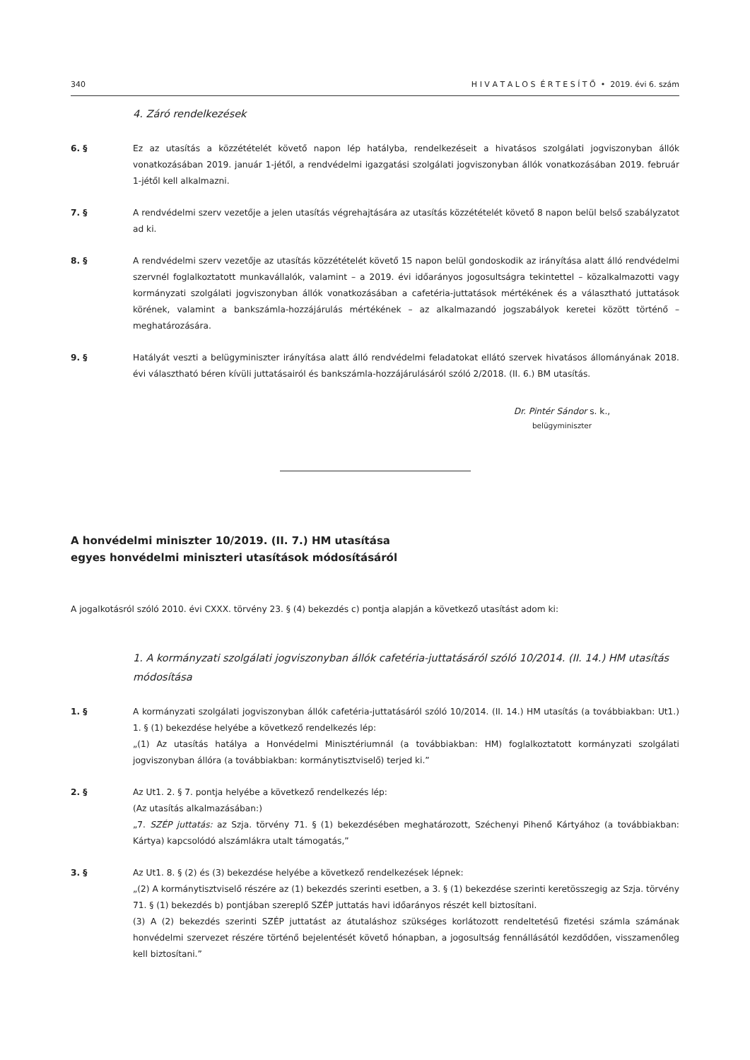340 H I V A T A L O S É R T E S Í T Ő • 2019. évi 6. szám
4. Záró rendelkezések
6. § Ez az utasítás a közzétételét követő napon lép hatályba, rendelkezéseit a hivatásos szolgálati jogviszonyban állók vonatkozásában 2019. január 1-jétől, a rendvédelmi igazgatási szolgálati jogviszonyban állók vonatkozásában 2019. február 1-jétől kell alkalmazni.
7. § A rendvédelmi szerv vezetője a jelen utasítás végrehajtására az utasítás közzétételét követő 8 napon belül belső szabályzatot ad ki.
8. § A rendvédelmi szerv vezetője az utasítás közzétételét követő 15 napon belül gondoskodik az irányítása alatt álló rendvédelmi szervnél foglalkoztatott munkavállalók, valamint – a 2019. évi időarányos jogosultságra tekintettel – közalkalmazotti vagy kormányzati szolgálati jogviszonyban állók vonatkozásában a cafetéria-juttatások mértékének és a választható juttatások körének, valamint a bankszámla-hozzájárulás mértékének – az alkalmazandó jogszabályok keretei között történő – meghatározására.
9. § Hatályát veszti a belügyminiszter irányítása alatt álló rendvédelmi feladatokat ellátó szervek hivatásos állományának 2018. évi választható béren kívüli juttatásairól és bankszámla-hozzájárulásáról szóló 2/2018. (II. 6.) BM utasítás.
Dr. Pintér Sándor s. k.,
belügyminiszter
A honvédelmi miniszter 10/2019. (II. 7.) HM utasítása
egyes honvédelmi miniszteri utasítások módosításáról
A jogalkotásról szóló 2010. évi CXXX. törvény 23. § (4) bekezdés c) pontja alapján a következő utasítást adom ki:
1. A kormányzati szolgálati jogviszonyban állók cafetéria-juttatásáról szóló 10/2014. (II. 14.) HM utasítás módosítása
1. § A kormányzati szolgálati jogviszonyban állók cafetéria-juttatásáról szóló 10/2014. (II. 14.) HM utasítás (a továbbiakban: Ut1.) 1. § (1) bekezdése helyébe a következő rendelkezés lép:
„(1) Az utasítás hatálya a Honvédelmi Minisztériumnál (a továbbiakban: HM) foglalkoztatott kormányzati szolgálati jogviszonyban állóra (a továbbiakban: kormánytisztviselő) terjed ki.”
2. § Az Ut1. 2. § 7. pontja helyébe a következő rendelkezés lép:
(Az utasítás alkalmazásában:)
„7. SZÉP juttatás: az Szja. törvény 71. § (1) bekezdésében meghatározott, Széchenyi Pihenő Kártyához (a továbbiakban: Kártya) kapcsolódó alszámlákra utalt támogatás,”
3. § Az Ut1. 8. § (2) és (3) bekezdése helyébe a következő rendelkezések lépnek:
„(2) A kormánytisztviselő részére az (1) bekezdés szerinti esetben, a 3. § (1) bekezdése szerinti keretösszegig az Szja. törvény 71. § (1) bekezdés b) pontjában szereplő SZÉP juttatás havi időarányos részét kell biztosítani.
(3) A (2) bekezdés szerinti SZÉP juttatást az átutaláshoz szükséges korlátozott rendeltetésű fizetési számla számának honvédelmi szervezet részére történő bejelentését követő hónapban, a jogosultság fennállásától kezdődően, visszamenőleg kell biztosítani.”